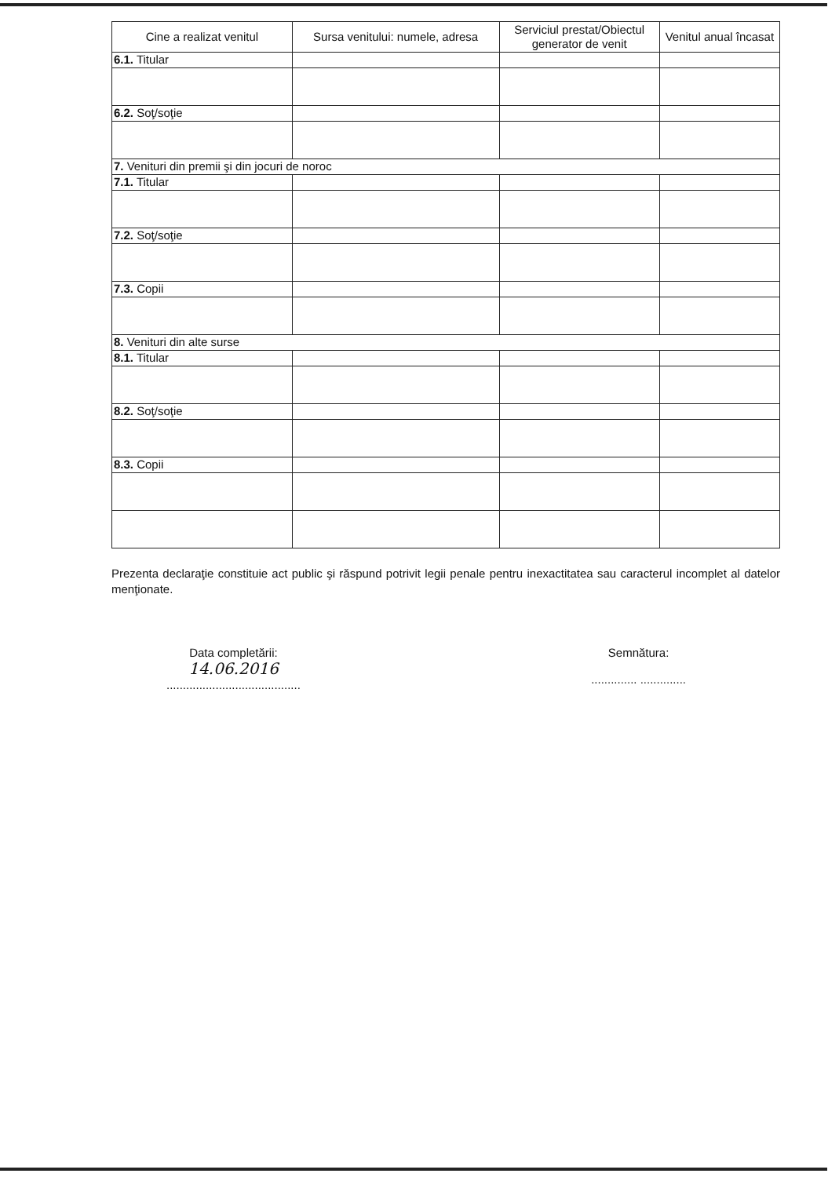| Cine a realizat venitul | Sursa venitului: numele, adresa | Serviciul prestat/Obiectul generator de venit | Venitul anual încasat |
| --- | --- | --- | --- |
| 6.1. Titular | | | |
| 6.2. Soţ/soţie | | | |
| 7. Venituri din premii şi din jocuri de noroc | | | |
| 7.1. Titular | | | |
| 7.2. Soţ/soţie | | | |
| 7.3. Copii | | | |
| 8. Venituri din alte surse | | | |
| 8.1. Titular | | | |
| 8.2. Soţ/soţie | | | |
| 8.3. Copii | | | |
Prezenta declaraţie constituie act public şi răspund potrivit legii penale pentru inexactitatea sau caracterul incomplet al datelor menţionate.
Data completării:
14.06.2016
.........................................
Semnătura:
.............. ..............